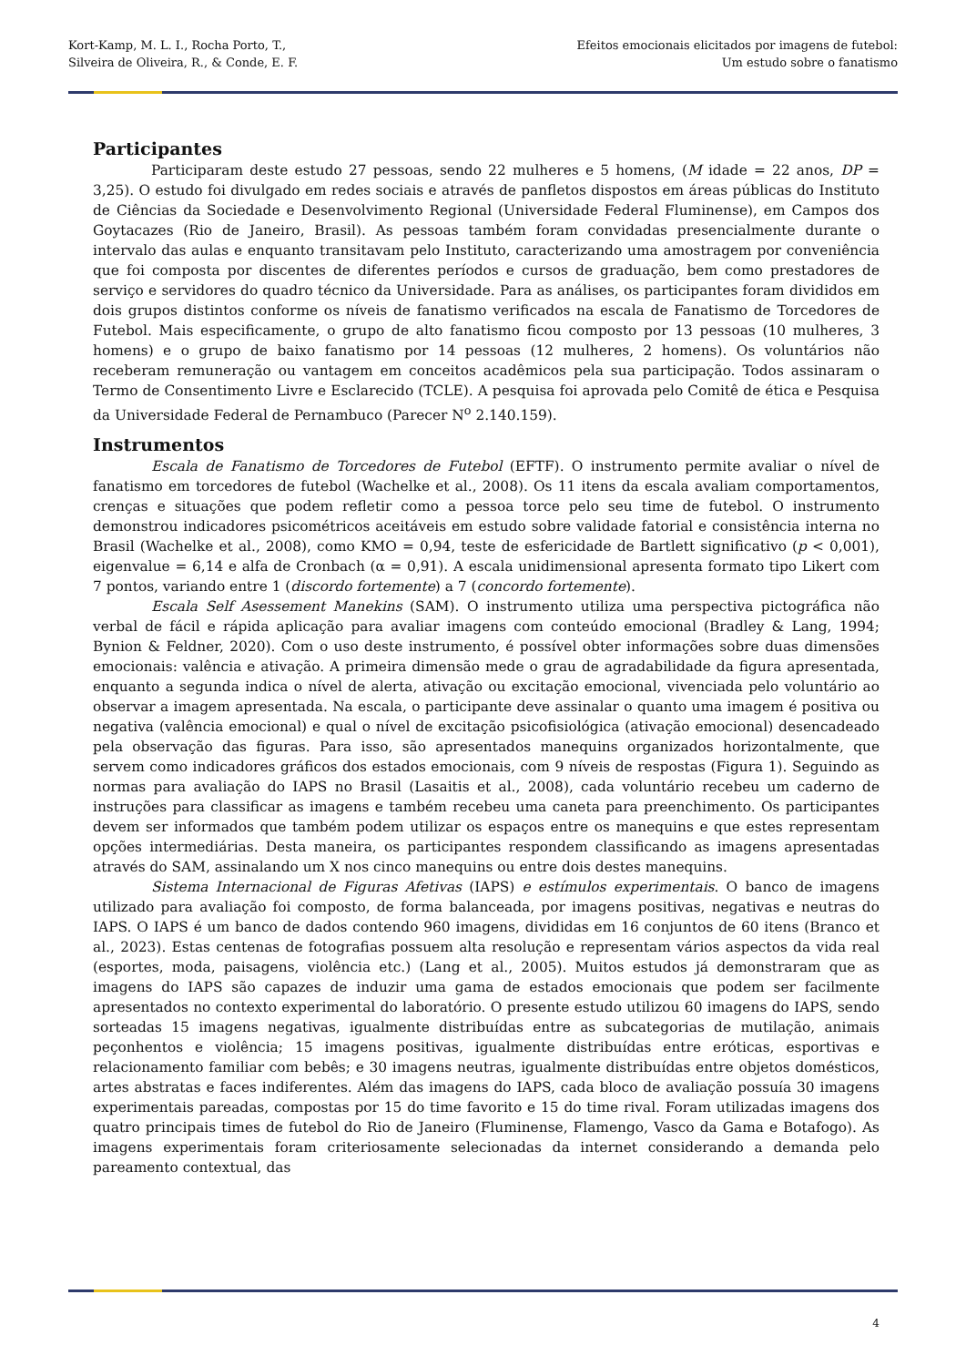Kort-Kamp, M. L. I., Rocha Porto, T.,
Silveira de Oliveira, R., & Conde, E. F.
Efeitos emocionais elicitados por imagens de futebol:
Um estudo sobre o fanatismo
Participantes
Participaram deste estudo 27 pessoas, sendo 22 mulheres e 5 homens, (M idade = 22 anos, DP = 3,25). O estudo foi divulgado em redes sociais e através de panfletos dispostos em áreas públicas do Instituto de Ciências da Sociedade e Desenvolvimento Regional (Universidade Federal Fluminense), em Campos dos Goytacazes (Rio de Janeiro, Brasil). As pessoas também foram convidadas presencialmente durante o intervalo das aulas e enquanto transitavam pelo Instituto, caracterizando uma amostragem por conveniência que foi composta por discentes de diferentes períodos e cursos de graduação, bem como prestadores de serviço e servidores do quadro técnico da Universidade. Para as análises, os participantes foram divididos em dois grupos distintos conforme os níveis de fanatismo verificados na escala de Fanatismo de Torcedores de Futebol. Mais especificamente, o grupo de alto fanatismo ficou composto por 13 pessoas (10 mulheres, 3 homens) e o grupo de baixo fanatismo por 14 pessoas (12 mulheres, 2 homens). Os voluntários não receberam remuneração ou vantagem em conceitos acadêmicos pela sua participação. Todos assinaram o Termo de Consentimento Livre e Esclarecido (TCLE). A pesquisa foi aprovada pelo Comitê de ética e Pesquisa da Universidade Federal de Pernambuco (Parecer N<sup>o</sup> 2.140.159).
Instrumentos
Escala de Fanatismo de Torcedores de Futebol (EFTF). O instrumento permite avaliar o nível de fanatismo em torcedores de futebol (Wachelke et al., 2008). Os 11 itens da escala avaliam comportamentos, crenças e situações que podem refletir como a pessoa torce pelo seu time de futebol. O instrumento demonstrou indicadores psicométricos aceitáveis em estudo sobre validade fatorial e consistência interna no Brasil (Wachelke et al., 2008), como KMO = 0,94, teste de esfericidade de Bartlett significativo (p < 0,001), eigenvalue = 6,14 e alfa de Cronbach (α = 0,91). A escala unidimensional apresenta formato tipo Likert com 7 pontos, variando entre 1 (discordo fortemente) a 7 (concordo fortemente).
Escala Self Asessement Manekins (SAM). O instrumento utiliza uma perspectiva pictográfica não verbal de fácil e rápida aplicação para avaliar imagens com conteúdo emocional (Bradley & Lang, 1994; Bynion & Feldner, 2020). Com o uso deste instrumento, é possível obter informações sobre duas dimensões emocionais: valência e ativação. A primeira dimensão mede o grau de agradabilidade da figura apresentada, enquanto a segunda indica o nível de alerta, ativação ou excitação emocional, vivenciada pelo voluntário ao observar a imagem apresentada. Na escala, o participante deve assinalar o quanto uma imagem é positiva ou negativa (valência emocional) e qual o nível de excitação psicofisiológica (ativação emocional) desencadeado pela observação das figuras. Para isso, são apresentados manequins organizados horizontalmente, que servem como indicadores gráficos dos estados emocionais, com 9 níveis de respostas (Figura 1). Seguindo as normas para avaliação do IAPS no Brasil (Lasaitis et al., 2008), cada voluntário recebeu um caderno de instruções para classificar as imagens e também recebeu uma caneta para preenchimento. Os participantes devem ser informados que também podem utilizar os espaços entre os manequins e que estes representam opções intermediárias. Desta maneira, os participantes respondem classificando as imagens apresentadas através do SAM, assinalando um X nos cinco manequins ou entre dois destes manequins.
Sistema Internacional de Figuras Afetivas (IAPS) e estímulos experimentais. O banco de imagens utilizado para avaliação foi composto, de forma balanceada, por imagens positivas, negativas e neutras do IAPS. O IAPS é um banco de dados contendo 960 imagens, divididas em 16 conjuntos de 60 itens (Branco et al., 2023). Estas centenas de fotografias possuem alta resolução e representam vários aspectos da vida real (esportes, moda, paisagens, violência etc.) (Lang et al., 2005). Muitos estudos já demonstraram que as imagens do IAPS são capazes de induzir uma gama de estados emocionais que podem ser facilmente apresentados no contexto experimental do laboratório. O presente estudo utilizou 60 imagens do IAPS, sendo sorteadas 15 imagens negativas, igualmente distribuídas entre as subcategorias de mutilação, animais peçonhentos e violência; 15 imagens positivas, igualmente distribuídas entre eróticas, esportivas e relacionamento familiar com bebês; e 30 imagens neutras, igualmente distribuídas entre objetos domésticos, artes abstratas e faces indiferentes. Além das imagens do IAPS, cada bloco de avaliação possuía 30 imagens experimentais pareadas, compostas por 15 do time favorito e 15 do time rival. Foram utilizadas imagens dos quatro principais times de futebol do Rio de Janeiro (Fluminense, Flamengo, Vasco da Gama e Botafogo). As imagens experimentais foram criteriosamente selecionadas da internet considerando a demanda pelo pareamento contextual, das
4